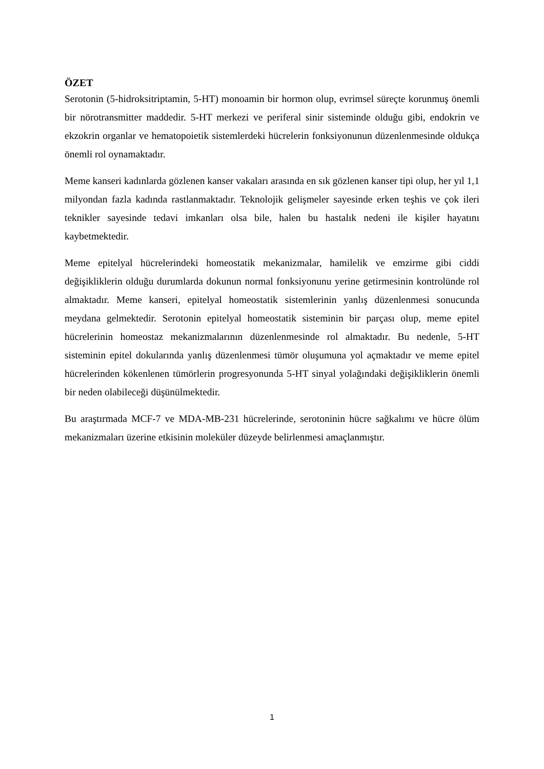ÖZET
Serotonin (5-hidroksitriptamin, 5-HT) monoamin bir hormon olup, evrimsel süreçte korunmuş önemli bir nörotransmitter maddedir. 5-HT merkezi ve periferal sinir sisteminde olduğu gibi, endokrin ve ekzokrin organlar ve hematopoietik sistemlerdeki hücrelerin fonksiyonunun düzenlenmesinde oldukça önemli rol oynamaktadır.
Meme kanseri kadınlarda gözlenen kanser vakaları arasında en sık gözlenen kanser tipi olup, her yıl 1,1 milyondan fazla kadında rastlanmaktadır. Teknolojik gelişmeler sayesinde erken teşhis ve çok ileri teknikler sayesinde tedavi imkanları olsa bile, halen bu hastalık nedeni ile kişiler hayatını kaybetmektedir.
Meme epitelyal hücrelerindeki homeostatik mekanizmalar, hamilelik ve emzirme gibi ciddi değişikliklerin olduğu durumlarda dokunun normal fonksiyonunu yerine getirmesinin kontrolünde rol almaktadır. Meme kanseri, epitelyal homeostatik sistemlerinin yanlış düzenlenmesi sonucunda meydana gelmektedir. Serotonin epitelyal homeostatik sisteminin bir parçası olup, meme epitel hücrelerinin homeostaz mekanizmalarının düzenlenmesinde rol almaktadır. Bu nedenle, 5-HT sisteminin epitel dokularında yanlış düzenlenmesi tümör oluşumuna yol açmaktadır ve meme epitel hücrelerinden kökenlenen tümörlerin progresyonunda 5-HT sinyal yolağındaki değişikliklerin önemli bir neden olabileceği düşünülmektedir.
Bu araştırmada MCF-7 ve MDA-MB-231 hücrelerinde, serotoninin hücre sağkalımı ve hücre ölüm mekanizmaları üzerine etkisinin moleküler düzeyde belirlenmesi amaçlanmıştır.
1